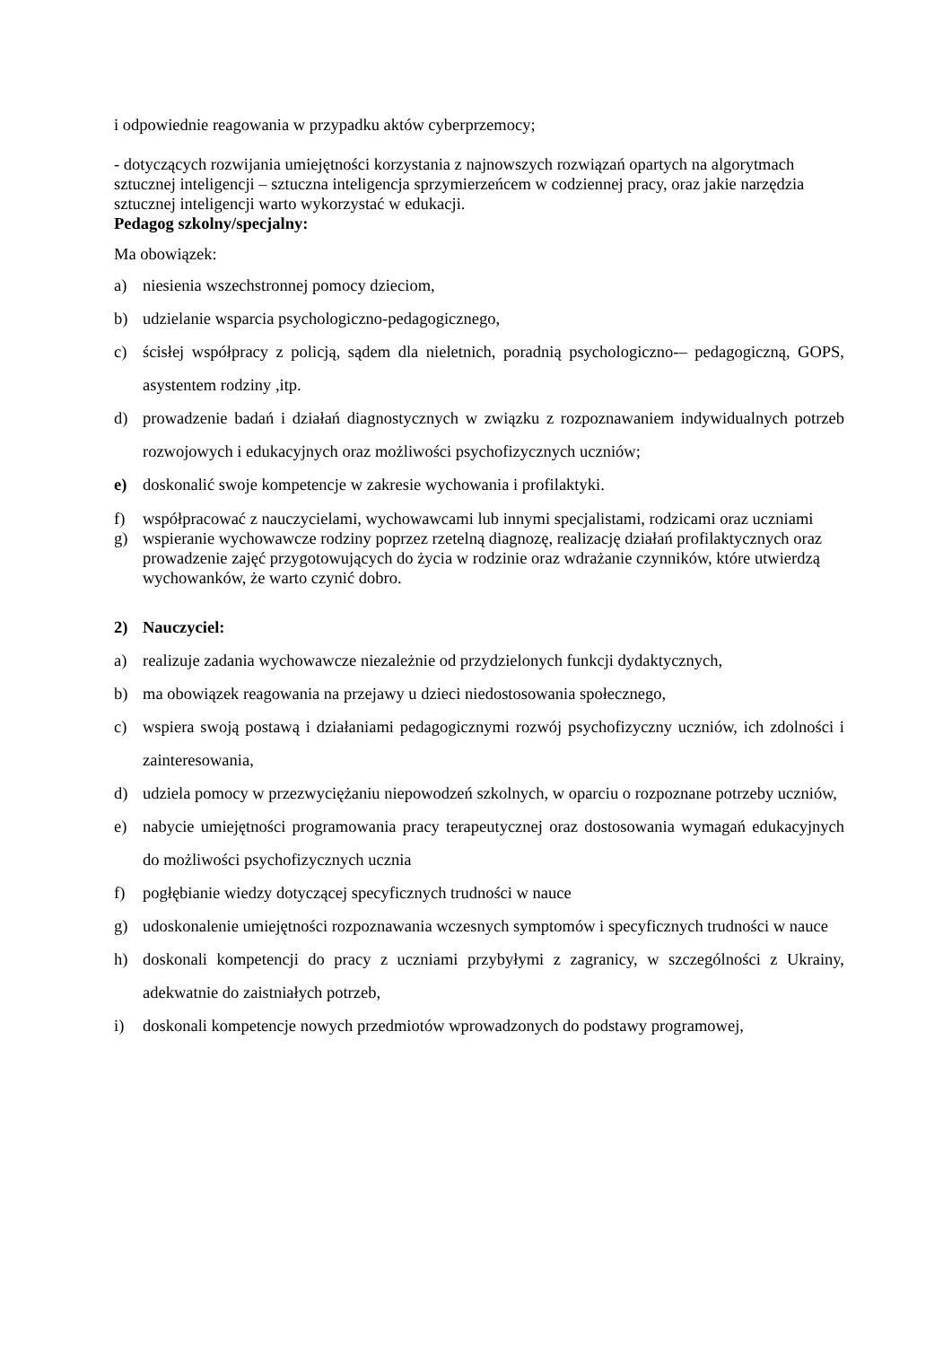i odpowiednie reagowania w przypadku aktów cyberprzemocy;
- dotyczących rozwijania umiejętności korzystania z najnowszych rozwiązań opartych na algorytmach sztucznej inteligencji – sztuczna inteligencja sprzymierzeńcem w codziennej pracy, oraz jakie narzędzia sztucznej inteligencji warto wykorzystać w edukacji.
Pedagog szkolny/specjalny:
Ma obowiązek:
a) niesienia wszechstronnej pomocy dzieciom,
b) udzielanie wsparcia psychologiczno-pedagogicznego,
c) ścisłej współpracy z policją, sądem dla nieletnich, poradnią psychologiczno-– pedagogiczną, GOPS, asystentem rodziny ,itp.
d) prowadzenie badań i działań diagnostycznych w związku z rozpoznawaniem indywidualnych potrzeb rozwojowych i edukacyjnych oraz możliwości psychofizycznych uczniów;
e) doskonalić swoje kompetencje w zakresie wychowania i profilaktyki.
f) współpracować z nauczycielami, wychowawcami lub innymi specjalistami, rodzicami oraz uczniami
g) wspieranie wychowawcze rodziny poprzez rzetelną diagnozę, realizację działań profilaktycznych oraz prowadzenie zajęć przygotowujących do życia w rodzinie oraz wdrażanie czynników, które utwierdzą wychowanków, że warto czynić dobro.
2) Nauczyciel:
a) realizuje zadania wychowawcze niezależnie od przydzielonych funkcji dydaktycznych,
b) ma obowiązek reagowania na przejawy u dzieci niedostosowania społecznego,
c) wspiera swoją postawą i działaniami pedagogicznymi rozwój psychofizyczny uczniów, ich zdolności i zainteresowania,
d) udziela pomocy w przezwyciężaniu niepowodzeń szkolnych, w oparciu o rozpoznane potrzeby uczniów,
e) nabycie umiejętności programowania pracy terapeutycznej oraz dostosowania wymagań edukacyjnych do możliwości psychofizycznych ucznia
f) pogłębianie wiedzy dotyczącej specyficznych trudności w nauce
g) udoskonalenie umiejętności rozpoznawania wczesnych symptomów i specyficznych trudności w nauce
h) doskonali kompetencji do pracy z uczniami przybyłymi z zagranicy, w szczególności z Ukrainy, adekwatnie do zaistniałych potrzeb,
i) doskonali kompetencje nowych przedmiotów wprowadzonych do podstawy programowej,